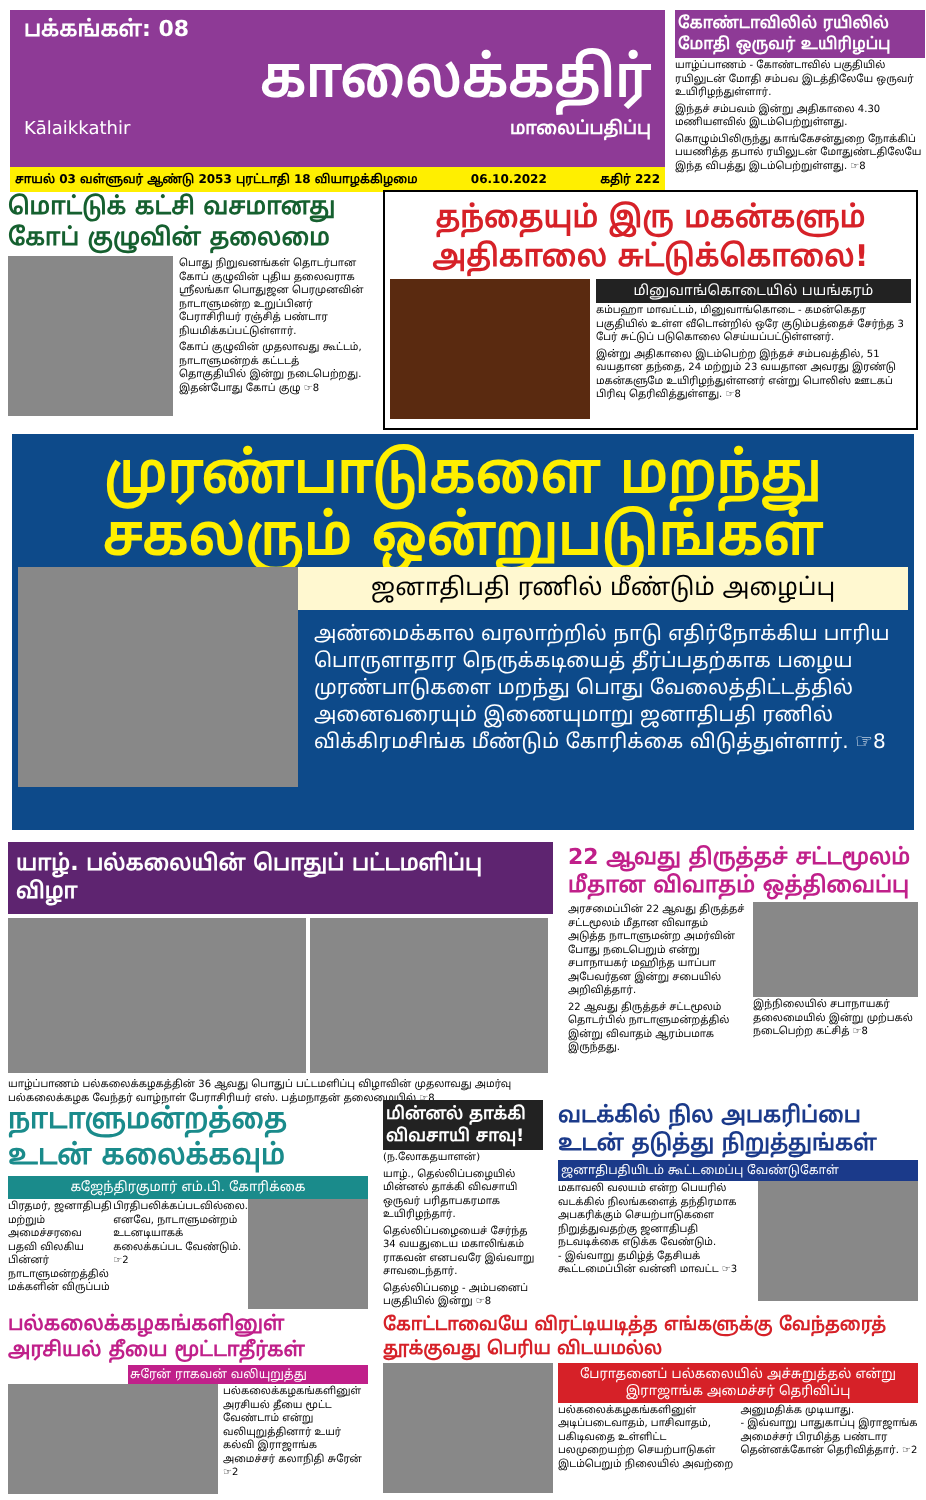பக்கங்கள்: 08
காலைக்கதிர்
Kālaikkathir மாலைப்பதிப்பு
சாயல் 03 வள்ளுவர் ஆண்டு 2053 புரட்டாதி 18 வியாழக்கிழமை 06.10.2022 கதிர் 222
கோண்டாவிலில் ரயிலில் மோதி ஒருவர் உயிரிழப்பு
யாழ்ப்பாணம் - கோண்டாவில் பகுதியில் ரயிலுடன் மோதி சம்பவ இடத்திலேயே ஒருவர் உயிரிழந்துள்ளார்.
இந்தச் சம்பவம் இன்று அதிகாலை 4.30 மணியளவில் இடம்பெற்றுள்ளது.
கொழும்பிலிருந்து காங்கேசன்துறை நோக்கிப் பயணித்த தபால் ரயிலுடன் மோதுண்டதிலேயே இந்த விபத்து இடம்பெற்றுள்ளது. ☞8
மொட்டுக் கட்சி வசமானது கோப் குழுவின் தலைமை
பொது நிறுவனங்கள் தொடர்பான கோப் குழுவின் புதிய தலைவராக ஸ்ரீலங்கா பொதுஜன பெரமுனவின் நாடாளுமன்ற உறுப்பினர் பேராசிரியர் ரஞ்சித் பண்டார நியமிக்கப்பட்டுள்ளார்.
கோப் குழுவின் முதலாவது கூட்டம், நாடாளுமன்றக் கட்டடத் தொகுதியில் இன்று நடைபெற்றது. இதன்போது கோப் குழு ☞8
தந்தையும் இரு மகன்களும் அதிகாலை சுட்டுக்கொலை!
மினுவாங்கொடையில் பயங்கரம்
கம்பஹா மாவட்டம், மினுவாங்கொடை - கமன்கெதர பகுதியில் உள்ள வீடொன்றில் ஒரே குடும்பத்தைச் சேர்ந்த 3 பேர் சுட்டுப் படுகொலை செய்யப்பட்டுள்ளனர்.
இன்று அதிகாலை இடம்பெற்ற இந்தச் சம்பவத்தில், 51 வயதான தந்தை, 24 மற்றும் 23 வயதான அவரது இரண்டு மகன்களுமே உயிரிழந்துள்ளனர் என்று பொலிஸ் ஊடகப் பிரிவு தெரிவித்துள்ளது. ☞8
முரண்பாடுகளை மறந்து சகலரும் ஒன்றுபடுங்கள்
ஜனாதிபதி ரணில் மீண்டும் அழைப்பு
அண்மைக்கால வரலாற்றில் நாடு எதிர்நோக்கிய பாரிய பொருளாதார நெருக்கடியைத் தீர்ப்பதற்காக பழைய முரண்பாடுகளை மறந்து பொது வேலைத்திட்டத்தில் அனைவரையும் இணையுமாறு ஜனாதிபதி ரணில் விக்கிரமசிங்க மீண்டும் கோரிக்கை விடுத்துள்ளார். ☞8
யாழ். பல்கலையின் பொதுப் பட்டமளிப்பு விழா
யாழ்ப்பாணம் பல்கலைக்கழகத்தின் 36 ஆவது பொதுப் பட்டமளிப்பு விழாவின் முதலாவது அமர்வு பல்கலைக்கழக வேந்தர் வாழ்நாள் பேராசிரியர் எஸ். பத்மநாதன் தலைமையில் ☞8
22 ஆவது திருத்தச் சட்டமூலம் மீதான விவாதம் ஒத்திவைப்பு
அரசமைப்பின் 22 ஆவது திருத்தச் சட்டமூலம் மீதான விவாதம் அடுத்த நாடாளுமன்ற அமர்வின் போது நடைபெறும் என்று சபாநாயகர் மஹிந்த யாப்பா அபேவர்தன இன்று சபையில் அறிவித்தார்.
22 ஆவது திருத்தச் சட்டமூலம் தொடர்பில் நாடாளுமன்றத்தில் இன்று விவாதம் ஆரம்பமாக இருந்தது.
இந்நிலையில் சபாநாயகர் தலைமையில் இன்று முற்பகல் நடைபெற்ற கட்சித் ☞8
நாடாளுமன்றத்தை உடன் கலைக்கவும்
கஜேந்திரகுமார் எம்.பி. கோரிக்கை
பிரதமர், ஜனாதிபதி மற்றும் அமைச்சரவை பதவி விலகிய பின்னர் நாடாளுமன்றத்தில் மக்களின் விருப்பம்
பிரதிபலிக்கப்படவில்லை. எனவே, நாடாளுமன்றம் உடனடியாகக் கலைக்கப்பட வேண்டும். ☞2
பல்கலைக்கழகங்களினுள் அரசியல் தீயை மூட்டாதீர்கள்
சுரேன் ராகவன் வலியுறுத்து
பல்கலைக்கழகங்களினுள் அரசியல் தீயை மூட்ட வேண்டாம் என்று வலியுறுத்தினார் உயர் கல்வி இராஜாங்க அமைச்சர் கலாநிதி சுரேன் ☞2
மின்னல் தாக்கி விவசாயி சாவு!
(ந.லோகதயாளன்)
யாழ்., தெல்லிப்பழையில் மின்னல் தாக்கி விவசாயி ஒருவர் பரிதாபகரமாக உயிரிழந்தார்.
தெல்லிப்பழையைச் சேர்ந்த 34 வயதுடைய மகாலிங்கம் ராகவன் எனபவரே இவ்வாறு சாவடைந்தார்.
தெல்லிப்பழை - அம்பனைப் பகுதியில் இன்று ☞8
வடக்கில் நில அபகரிப்பை உடன் தடுத்து நிறுத்துங்கள்
ஜனாதிபதியிடம் கூட்டமைப்பு வேண்டுகோள்
மகாவலி வலயம் என்ற பெயரில் வடக்கில் நிலங்களைத் தந்திரமாக அபகரிக்கும் செயற்பாடுகளை நிறுத்துவதற்கு ஜனாதிபதி நடவடிக்கை எடுக்க வேண்டும்.
- இவ்வாறு தமிழ்த் தேசியக் கூட்டமைப்பின் வன்னி மாவட்ட ☞3
கோட்டாவையே விரட்டியடித்த எங்களுக்கு வேந்தரைத் தூக்குவது பெரிய விடயமல்ல
பேராதனைப் பல்கலையில் அச்சுறுத்தல் என்று இராஜாங்க அமைச்சர் தெரிவிப்பு
பல்கலைக்கழகங்களினுள் அடிப்படைவாதம், பாசிவாதம், பகிடிவதை உள்ளிட்ட பலமுறையற்ற செயற்பாடுகள் இடம்பெறும் நிலையில் அவற்றை
அனுமதிக்க முடியாது.
- இவ்வாறு பாதுகாப்பு இராஜாங்க அமைச்சர் பிரமித்த பண்டார தென்னக்கோன் தெரிவித்தார். ☞2